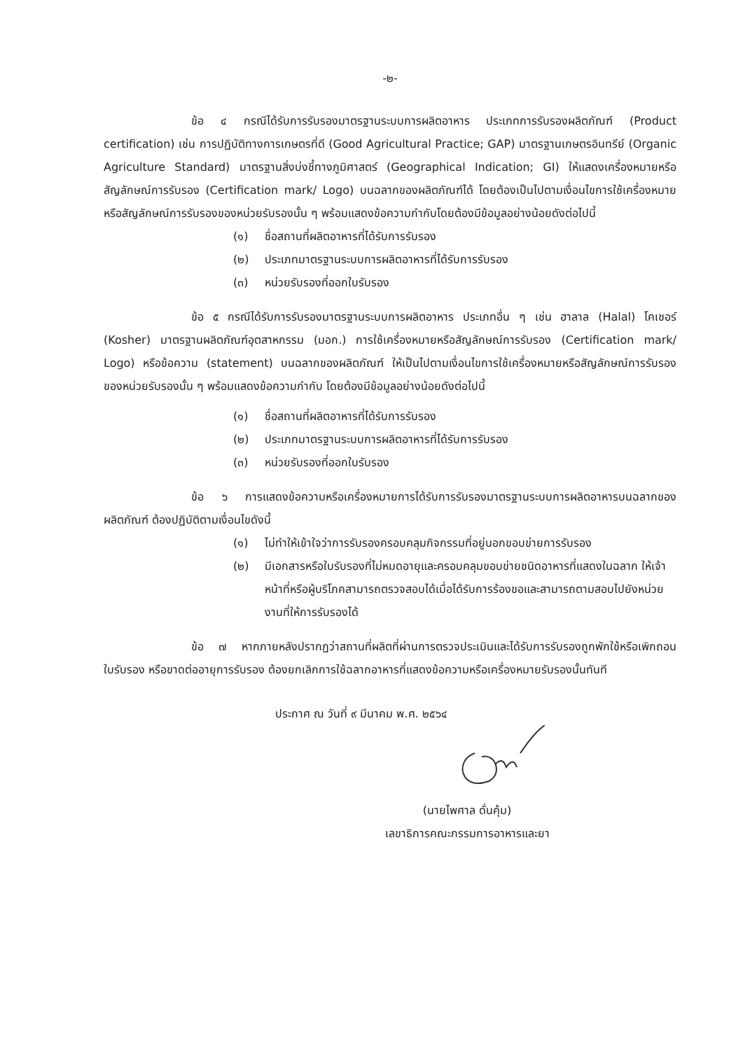-๒-
ข้อ ๔ กรณีได้รับการรับรองมาตรฐานระบบการผลิตอาหาร ประเภทการรับรองผลิตภัณฑ์ (Product certification) เช่น การปฏิบัติทางการเกษตรที่ดี (Good Agricultural Practice; GAP) มาตรฐานเกษตรอินทรีย์ (Organic Agriculture Standard) มาตรฐานสิ่งบ่งชี้ทางภูมิศาสตร์ (Geographical Indication; GI) ให้แสดงเครื่องหมายหรือสัญลักษณ์การรับรอง (Certification mark/ Logo) บนฉลากของผลิตภัณฑ์ได้ โดยต้องเป็นไปตามเงื่อนไขการใช้เครื่องหมายหรือสัญลักษณ์การรับรองของหน่วยรับรองนั้น ๆ พร้อมแสดงข้อความกำกับโดยต้องมีข้อมูลอย่างน้อยดังต่อไปนี้
(๑) ชื่อสถานที่ผลิตอาหารที่ได้รับการรับรอง
(๒) ประเภทมาตรฐานระบบการผลิตอาหารที่ได้รับการรับรอง
(๓) หน่วยรับรองที่ออกใบรับรอง
ข้อ ๕ กรณีได้รับการรับรองมาตรฐานระบบการผลิตอาหาร ประเภทอื่น ๆ เช่น ฮาลาล (Halal) โคเชอร์ (Kosher) มาตรฐานผลิตภัณฑ์อุตสาหกรรม (มอก.) การใช้เครื่องหมายหรือสัญลักษณ์การรับรอง (Certification mark/ Logo) หรือข้อความ (statement) บนฉลากของผลิตภัณฑ์ ให้เป็นไปตามเงื่อนไขการใช้เครื่องหมายหรือสัญลักษณ์การรับรองของหน่วยรับรองนั้น ๆ พร้อมแสดงข้อความกำกับ โดยต้องมีข้อมูลอย่างน้อยดังต่อไปนี้
(๑) ชื่อสถานที่ผลิตอาหารที่ได้รับการรับรอง
(๒) ประเภทมาตรฐานระบบการผลิตอาหารที่ได้รับการรับรอง
(๓) หน่วยรับรองที่ออกใบรับรอง
ข้อ ๖ การแสดงข้อความหรือเครื่องหมายการได้รับการรับรองมาตรฐานระบบการผลิตอาหารบนฉลากของผลิตภัณฑ์ ต้องปฏิบัติตามเงื่อนไขดังนี้
(๑) ไม่ทำให้เข้าใจว่าการรับรองครอบคลุมกิจกรรมที่อยู่นอกขอบข่ายการรับรอง
(๒) มีเอกสารหรือใบรับรองที่ไม่หมดอายุและครอบคลุมขอบข่ายชนิดอาหารที่แสดงในฉลาก ให้เจ้าหน้าที่หรือผู้บริโภคสามารถตรวจสอบได้เมื่อได้รับการร้องขอและสามารถตามสอบไปยังหน่วยงานที่ให้การรับรองได้
ข้อ ๗ หากภายหลังปรากฏว่าสถานที่ผลิตที่ผ่านการตรวจประเมินและได้รับการรับรองถูกพักใช้หรือเพิกถอนใบรับรอง หรือขาดต่ออายุการรับรอง ต้องยกเลิกการใช้ฉลากอาหารที่แสดงข้อความหรือเครื่องหมายรับรองนั้นทันที
ประกาศ ณ วันที่ ๙ มีนาคม พ.ศ. ๒๕๖๔
(นายไพศาล ดั่นคุ้ม)
เลขาธิการคณะกรรมการอาหารและยา